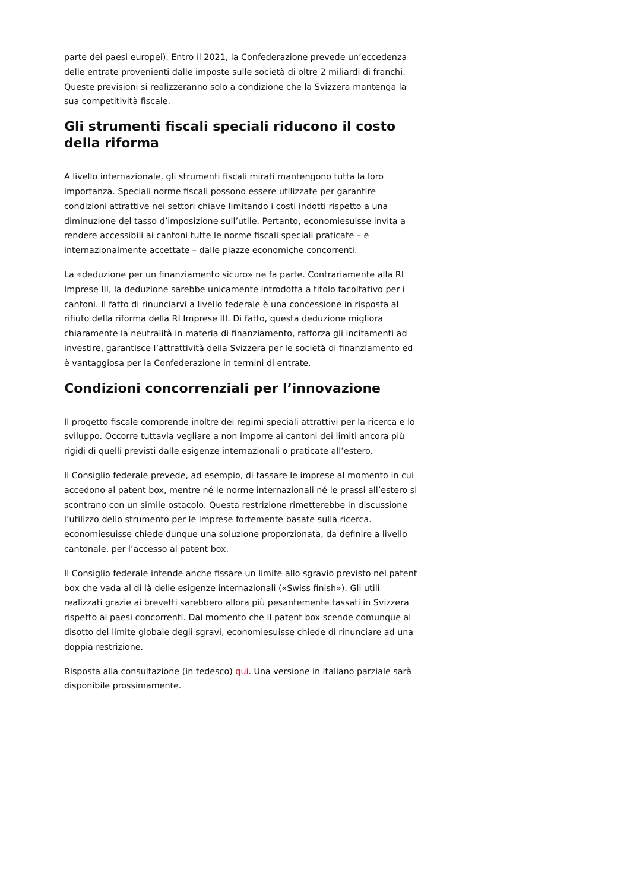parte dei paesi europei). Entro il 2021, la Confederazione prevede un’eccedenza delle entrate provenienti dalle imposte sulle società di oltre 2 miliardi di franchi. Queste previsioni si realizzeranno solo a condizione che la Svizzera mantenga la sua competitività fiscale.
Gli strumenti fiscali speciali riducono il costo della riforma
A livello internazionale, gli strumenti fiscali mirati mantengono tutta la loro importanza. Speciali norme fiscali possono essere utilizzate per garantire condizioni attrattive nei settori chiave limitando i costi indotti rispetto a una diminuzione del tasso d’imposizione sull’utile. Pertanto, economiesuisse invita a rendere accessibili ai cantoni tutte le norme fiscali speciali praticate – e internazionalmente accettate – dalle piazze economiche concorrenti.
La «deduzione per un finanziamento sicuro» ne fa parte. Contrariamente alla RI Imprese III, la deduzione sarebbe unicamente introdotta a titolo facoltativo per i cantoni. Il fatto di rinunciarvi a livello federale è una concessione in risposta al rifiuto della riforma della RI Imprese III. Di fatto, questa deduzione migliora chiaramente la neutralità in materia di finanziamento, rafforza gli incitamenti ad investire, garantisce l’attrattività della Svizzera per le società di finanziamento ed è vantaggiosa per la Confederazione in termini di entrate.
Condizioni concorrenziali per l’innovazione
Il progetto fiscale comprende inoltre dei regimi speciali attrattivi per la ricerca e lo sviluppo. Occorre tuttavia vegliare a non imporre ai cantoni dei limiti ancora più rigidi di quelli previsti dalle esigenze internazionali o praticate all’estero.
Il Consiglio federale prevede, ad esempio, di tassare le imprese al momento in cui accedono al patent box, mentre né le norme internazionali né le prassi all’estero si scontrano con un simile ostacolo. Questa restrizione rimetterebbe in discussione l’utilizzo dello strumento per le imprese fortemente basate sulla ricerca. economiesuisse chiede dunque una soluzione proporzionata, da definire a livello cantonale, per l’accesso al patent box.
Il Consiglio federale intende anche fissare un limite allo sgravio previsto nel patent box che vada al di là delle esigenze internazionali («Swiss finish»). Gli utili realizzati grazie ai brevetti sarebbero allora più pesantemente tassati in Svizzera rispetto ai paesi concorrenti. Dal momento che il patent box scende comunque al disotto del limite globale degli sgravi, economiesuisse chiede di rinunciare ad una doppia restrizione.
Risposta alla consultazione (in tedesco) qui. Una versione in italiano parziale sarà disponibile prossimamente.